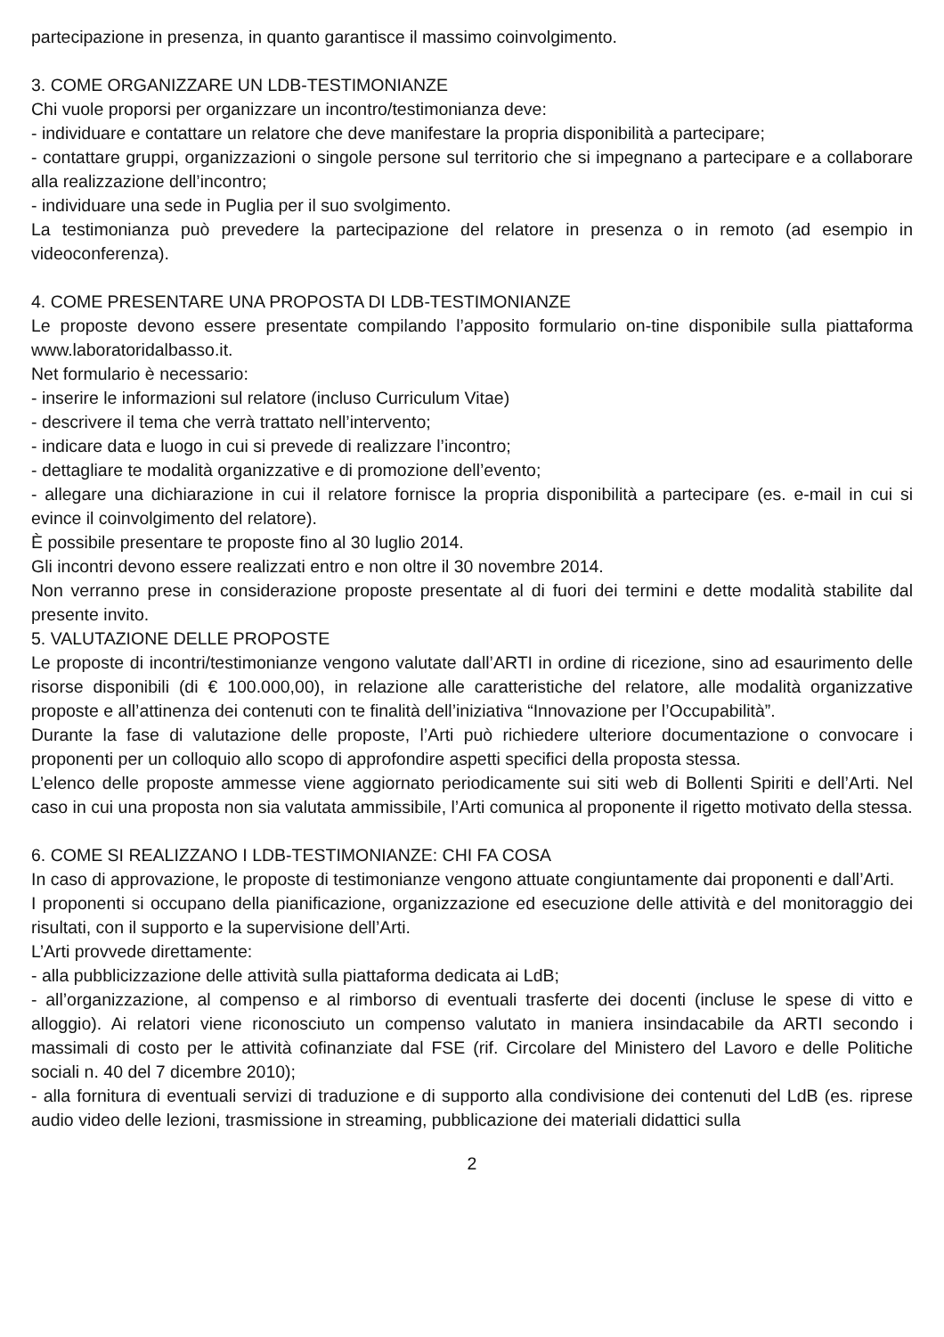partecipazione in presenza, in quanto garantisce il massimo coinvolgimento.
3. COME ORGANIZZARE UN LDB-TESTIMONIANZE
Chi vuole proporsi per organizzare un incontro/testimonianza deve:
- individuare e contattare un relatore che deve manifestare la propria disponibilità a partecipare;
- contattare gruppi, organizzazioni o singole persone sul territorio che si impegnano a partecipare e a collaborare alla realizzazione dell’incontro;
- individuare una sede in Puglia per il suo svolgimento.
La testimonianza può prevedere la partecipazione del relatore in presenza o in remoto (ad esempio in videoconferenza).
4. COME PRESENTARE UNA PROPOSTA DI LDB-TESTIMONIANZE
Le proposte devono essere presentate compilando l’apposito formulario on-tine disponibile sulla piattaforma www.laboratoridalbasso.it.
Net formulario è necessario:
- inserire le informazioni sul relatore (incluso Curriculum Vitae)
- descrivere il tema che verrà trattato nell’intervento;
- indicare data e luogo in cui si prevede di realizzare l’incontro;
- dettagliare te modalità organizzative e di promozione dell’evento;
- allegare una dichiarazione in cui il relatore fornisce la propria disponibilità a partecipare (es. e-mail in cui si evince il coinvolgimento del relatore).
È possibile presentare te proposte fino al 30 luglio 2014.
Gli incontri devono essere realizzati entro e non oltre il 30 novembre 2014.
Non verranno prese in considerazione proposte presentate al di fuori dei termini e dette modalità stabilite dal presente invito.
5. VALUTAZIONE DELLE PROPOSTE
Le proposte di incontri/testimonianze vengono valutate dall’ARTI in ordine di ricezione, sino ad esaurimento delle risorse disponibili (di € 100.000,00), in relazione alle caratteristiche del relatore, alle modalità organizzative proposte e all’attinenza dei contenuti con te finalità dell’iniziativa “Innovazione per l’Occupabilità”.
Durante la fase di valutazione delle proposte, l’Arti può richiedere ulteriore documentazione o convocare i proponenti per un colloquio allo scopo di approfondire aspetti specifici della proposta stessa.
L’elenco delle proposte ammesse viene aggiornato periodicamente sui siti web di Bollenti Spiriti e dell’Arti. Nel caso in cui una proposta non sia valutata ammissibile, l’Arti comunica al proponente il rigetto motivato della stessa.
6. COME SI REALIZZANO I LDB-TESTIMONIANZE: CHI FA COSA
In caso di approvazione, le proposte di testimonianze vengono attuate congiuntamente dai proponenti e dall’Arti.
I proponenti si occupano della pianificazione, organizzazione ed esecuzione delle attività e del monitoraggio dei risultati, con il supporto e la supervisione dell’Arti.
L’Arti provvede direttamente:
- alla pubblicizzazione delle attività sulla piattaforma dedicata ai LdB;
- all’organizzazione, al compenso e al rimborso di eventuali trasferte dei docenti (incluse le spese di vitto e alloggio). Ai relatori viene riconosciuto un compenso valutato in maniera insindacabile da ARTI secondo i massimali di costo per le attività cofinanziate dal FSE (rif. Circolare del Ministero del Lavoro e delle Politiche sociali n. 40 del 7 dicembre 2010);
- alla fornitura di eventuali servizi di traduzione e di supporto alla condivisione dei contenuti del LdB (es. riprese audio video delle lezioni, trasmissione in streaming, pubblicazione dei materiali didattici sulla
2